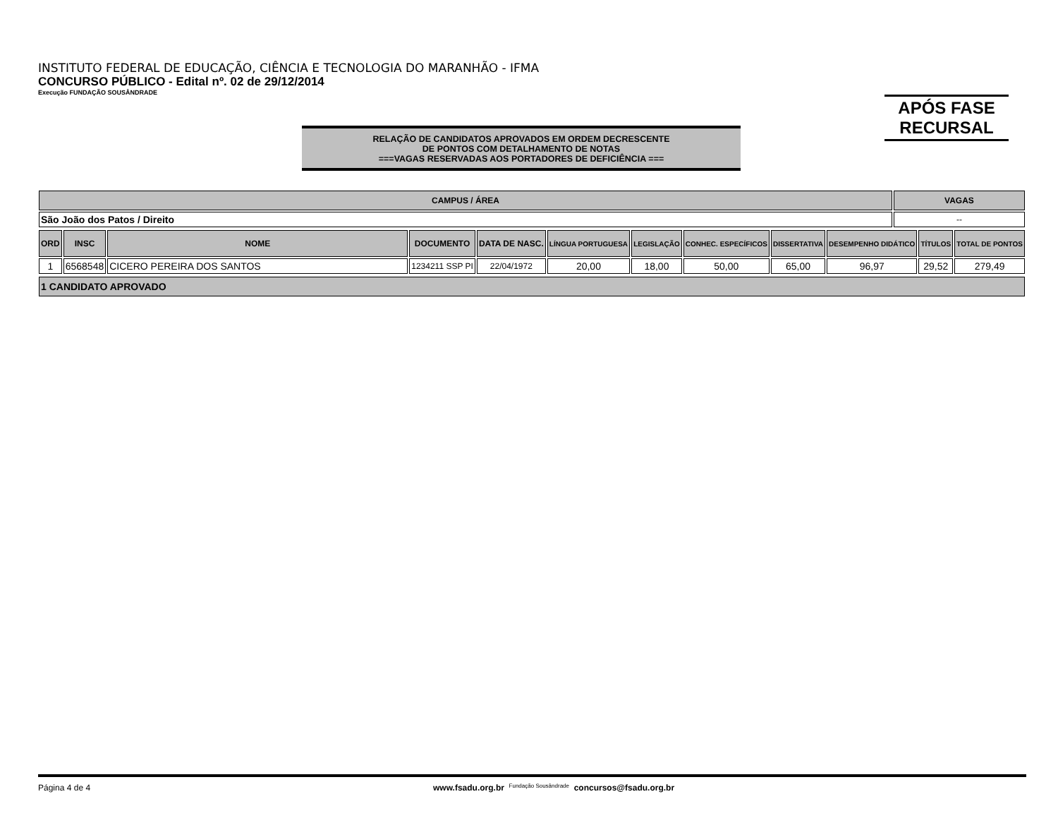INSTITUTO FEDERAL DE EDUCAÇÃO, CIÊNCIA E TECNOLOGIA DO MARANHÃO - IFMA
CONCURSO PÚBLICO - Edital nº. 02 de 29/12/2014
Execução FUNDAÇÃO SOUSÂNDRADE
APÓS FASE
RECURSAL
RELAÇÃO DE CANDIDATOS APROVADOS EM ORDEM DECRESCENTE
DE PONTOS COM DETALHAMENTO DE NOTAS
===VAGAS RESERVADAS AOS PORTADORES DE DEFICIÊNCIA ===
| CAMPUS / ÁREA | VAGAS |
| --- | --- |
| São João dos Patos / Direito | -- |
| ORD | INSC | NOME | DOCUMENTO | DATA DE NASC. | LÍNGUA PORTUGUESA | LEGISLAÇÃO | CONHEC. ESPECÍFICOS | DISSERTATIVA | DESEMPENHO DIDÁTICO | TÍTULOS | TOTAL DE PONTOS |
| --- | --- | --- | --- | --- | --- | --- | --- | --- | --- | --- | --- |
| 1 | 6568548 | CICERO PEREIRA DOS SANTOS | 1234211 SSP PI | 22/04/1972 | 20,00 | 18,00 | 50,00 | 65,00 | 96,97 | 29,52 | 279,49 |
| 1 CANDIDATO APROVADO |
| --- |
Página 4 de 4 www.fsadu.org.br Fundação Sousândrade concursos@fsadu.org.br